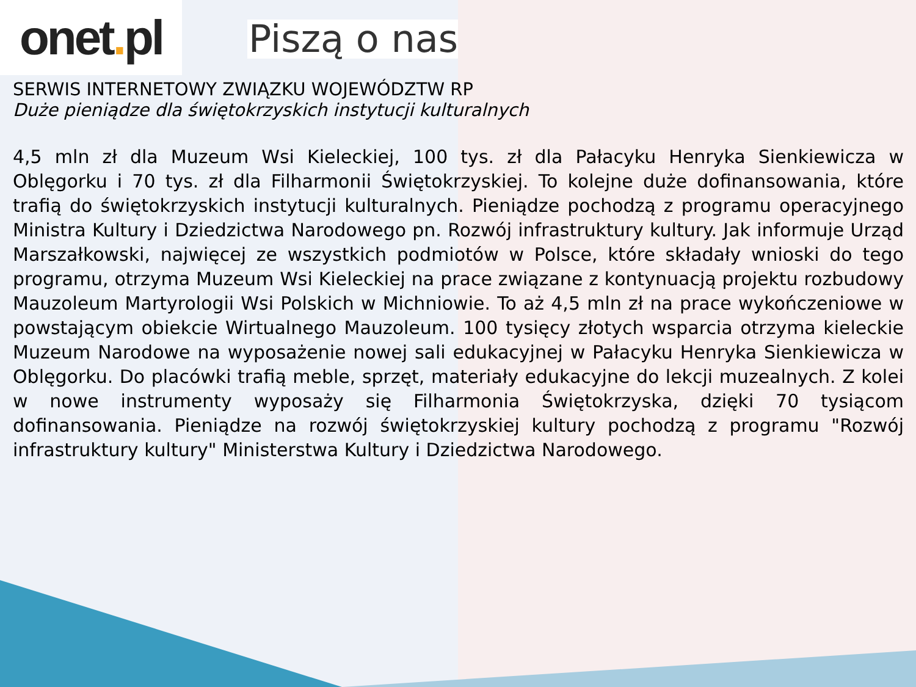onet. pl
Piszą o nas
SERWIS INTERNETOWY ZWIĄZKU WOJEWÓDZTW RP
Duże pieniądze dla świętokrzyskich instytucji kulturalnych
4,5 mln zł dla Muzeum Wsi Kieleckiej, 100 tys. zł dla Pałacyku Henryka Sienkiewicza w Oblęgorku i 70 tys. zł dla Filharmonii Świętokrzyskiej. To kolejne duże dofinansowania, które trafią do świętokrzyskich instytucji kulturalnych. Pieniądze pochodzą z programu operacyjnego Ministra Kultury i Dziedzictwa Narodowego pn. Rozwój infrastruktury kultury. Jak informuje Urząd Marszałkowski, najwięcej ze wszystkich podmiotów w Polsce, które składały wnioski do tego programu, otrzyma Muzeum Wsi Kieleckiej na prace związane z kontynuacją projektu rozbudowy Mauzoleum Martyrologii Wsi Polskich w Michniowie. To aż 4,5 mln zł na prace wykończeniowe w powstającym obiekcie Wirtualnego Mauzoleum. 100 tysięcy złotych wsparcia otrzyma kieleckie Muzeum Narodowe na wyposażenie nowej sali edukacyjnej w Pałacyku Henryka Sienkiewicza w Oblęgorku. Do placówki trafią meble, sprzęt, materiały edukacyjne do lekcji muzealnych. Z kolei w nowe instrumenty wyposaży się Filharmonia Świętokrzyska, dzięki 70 tysiącom dofinansowania. Pieniądze na rozwój świętokrzyskiej kultury pochodzą z programu "Rozwój infrastruktury kultury" Ministerstwa Kultury i Dziedzictwa Narodowego.